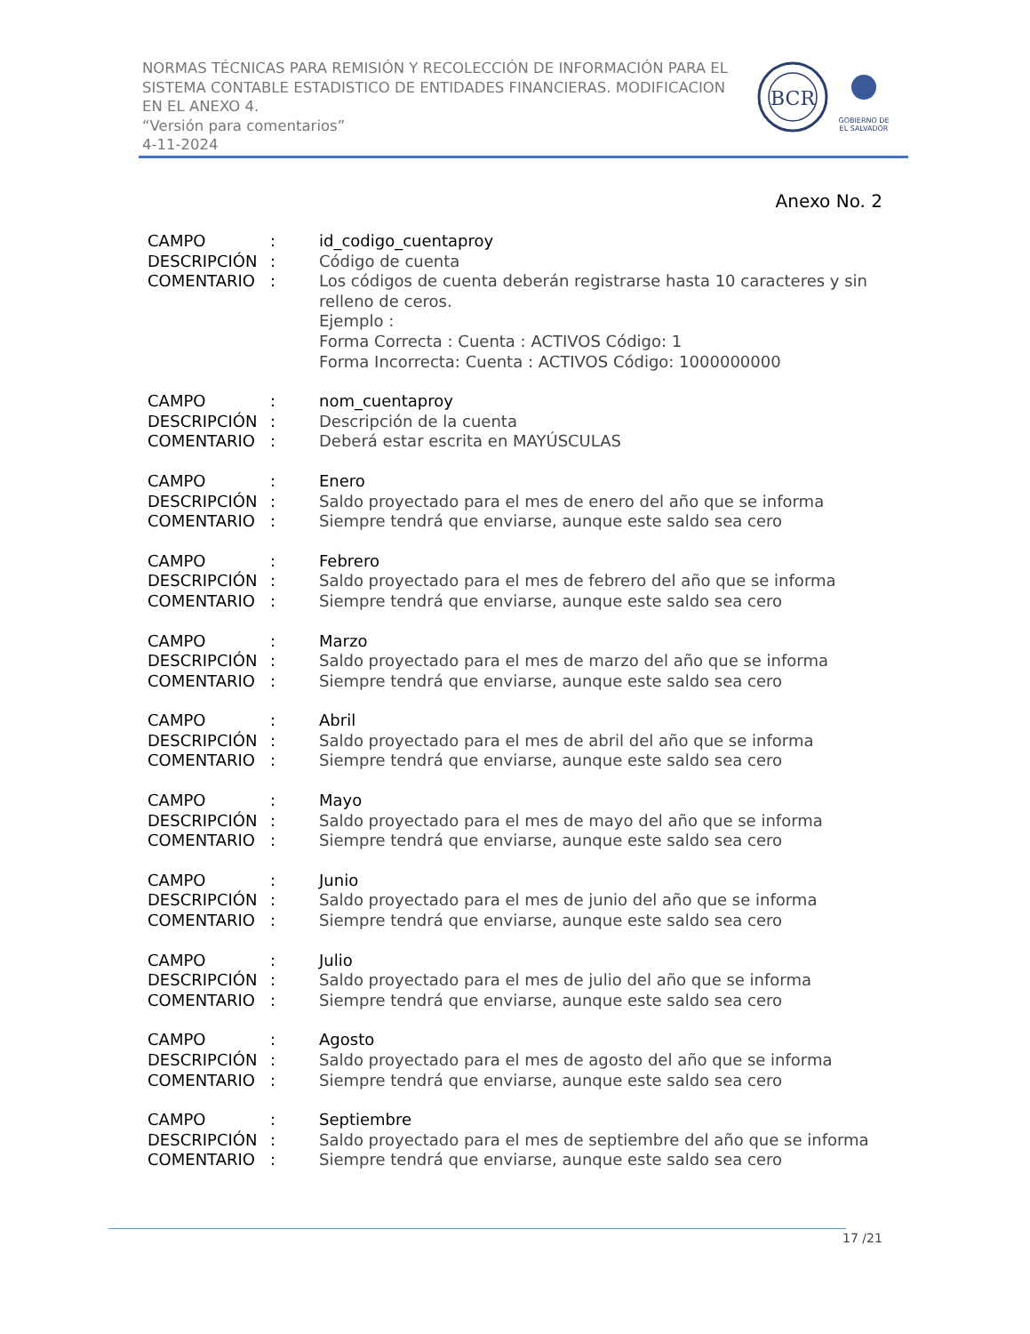NORMAS TÉCNICAS PARA REMISIÓN Y RECOLECCIÓN DE INFORMACIÓN PARA EL SISTEMA CONTABLE ESTADISTICO DE ENTIDADES FINANCIERAS. MODIFICACION EN EL ANEXO 4.
“Versión para comentarios”
4-11-2024
BCR
GOBIERNO DE
EL SALVADOR
Anexo No. 2
| CAMPO | : | id_codigo_cuentaproy |
| DESCRIPCIÓN | : | Código de cuenta |
| COMENTARIO | : | Los códigos de cuenta deberán registrarse hasta 10 caracteres y sin relleno de ceros. Ejemplo : Forma Correcta : Cuenta : ACTIVOS Código: 1 Forma Incorrecta: Cuenta : ACTIVOS Código: 1000000000 |
| CAMPO | : | nom_cuentaproy |
| DESCRIPCIÓN | : | Descripción de la cuenta |
| COMENTARIO | : | Deberá estar escrita en MAYÚSCULAS |
| CAMPO | : | Enero |
| DESCRIPCIÓN | : | Saldo proyectado para el mes de enero del año que se informa |
| COMENTARIO | : | Siempre tendrá que enviarse, aunque este saldo sea cero |
| CAMPO | : | Febrero |
| DESCRIPCIÓN | : | Saldo proyectado para el mes de febrero del año que se informa |
| COMENTARIO | : | Siempre tendrá que enviarse, aunque este saldo sea cero |
| CAMPO | : | Marzo |
| DESCRIPCIÓN | : | Saldo proyectado para el mes de marzo del año que se informa |
| COMENTARIO | : | Siempre tendrá que enviarse, aunque este saldo sea cero |
| CAMPO | : | Abril |
| DESCRIPCIÓN | : | Saldo proyectado para el mes de abril del año que se informa |
| COMENTARIO | : | Siempre tendrá que enviarse, aunque este saldo sea cero |
| CAMPO | : | Mayo |
| DESCRIPCIÓN | : | Saldo proyectado para el mes de mayo del año que se informa |
| COMENTARIO | : | Siempre tendrá que enviarse, aunque este saldo sea cero |
| CAMPO | : | Junio |
| DESCRIPCIÓN | : | Saldo proyectado para el mes de junio del año que se informa |
| COMENTARIO | : | Siempre tendrá que enviarse, aunque este saldo sea cero |
| CAMPO | : | Julio |
| DESCRIPCIÓN | : | Saldo proyectado para el mes de julio del año que se informa |
| COMENTARIO | : | Siempre tendrá que enviarse, aunque este saldo sea cero |
| CAMPO | : | Agosto |
| DESCRIPCIÓN | : | Saldo proyectado para el mes de agosto del año que se informa |
| COMENTARIO | : | Siempre tendrá que enviarse, aunque este saldo sea cero |
| CAMPO | : | Septiembre |
| DESCRIPCIÓN | : | Saldo proyectado para el mes de septiembre del año que se informa |
| COMENTARIO | : | Siempre tendrá que enviarse, aunque este saldo sea cero |
17 /21